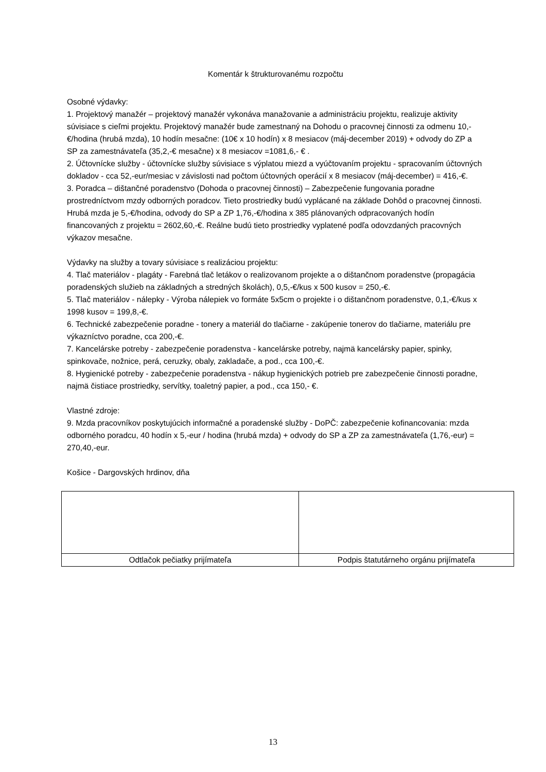Komentár k štrukturovanému rozpočtu
Osobné výdavky:
1. Projektový manažér – projektový manažér vykonáva manažovanie a administráciu projektu, realizuje aktivity súvisiace s cieľmi projektu. Projektový manažér bude zamestnaný na Dohodu o pracovnej činnosti za odmenu 10,-€/hodina (hrubá mzda), 10 hodín mesačne: (10€ x 10 hodín) x 8 mesiacov (máj-december 2019) + odvody do ZP a SP za zamestnávateľa (35,2,-€ mesačne) x 8 mesiacov =1081,6,- € .
2. Účtovnícke služby - účtovnícke služby súvisiace s výplatou miezd a vyúčtovaním projektu - spracovaním účtovných dokladov - cca 52,-eur/mesiac v závislosti nad počtom účtovných operácií x 8 mesiacov (máj-december) = 416,-€.
3. Poradca – dištančné poradenstvo (Dohoda o pracovnej činnosti) – Zabezpečenie fungovania poradne prostredníctvom mzdy odborných poradcov. Tieto prostriedky budú vyplácané na základe Dohôd o pracovnej činnosti. Hrubá mzda je 5,-€/hodina, odvody do SP a ZP 1,76,-€/hodina x 385 plánovaných odpracovaných hodín financovaných z projektu = 2602,60,-€. Reálne budú tieto prostriedky vyplatené podľa odovzdaných pracovných výkazov mesačne.
Výdavky na služby a tovary súvisiace s realizáciou projektu:
4. Tlač materiálov - plagáty - Farebná tlač letákov o realizovanom projekte a o dištančnom poradenstve (propagácia poradenských služieb na základných a stredných školách), 0,5,-€/kus x 500 kusov = 250,-€.
5. Tlač materiálov - nálepky - Výroba nálepiek vo formáte 5x5cm o projekte i o dištančnom poradenstve, 0,1,-€/kus x 1998 kusov = 199,8,-€.
6. Technické zabezpečenie poradne - tonery a materiál do tlačiarne - zakúpenie tonerov do tlačiarne, materiálu pre výkazníctvo poradne, cca 200,-€.
7. Kancelárske potreby - zabezpečenie poradenstva - kancelárske potreby, najmä kancelársky papier, spinky, spinkovače, nožnice, perá, ceruzky, obaly, zakladače, a pod., cca 100,-€.
8. Hygienické potreby - zabezpečenie poradenstva - nákup hygienických potrieb pre zabezpečenie činnosti poradne, najmä čistiace prostriedky, servítky, toaletný papier, a pod., cca 150,- €.
Vlastné zdroje:
9. Mzda pracovníkov poskytujúcich informačné a poradenské služby - DoPČ: zabezpečenie kofinancovania: mzda odborného poradcu, 40 hodín x 5,-eur / hodina (hrubá mzda) + odvody do SP a ZP za zamestnávateľa (1,76,-eur) = 270,40,-eur.
Košice - Dargovských hrdinov, dňa
| Odtlačok pečiatky prijímateľa | Podpis štatutárneho orgánu prijímateľa |
13